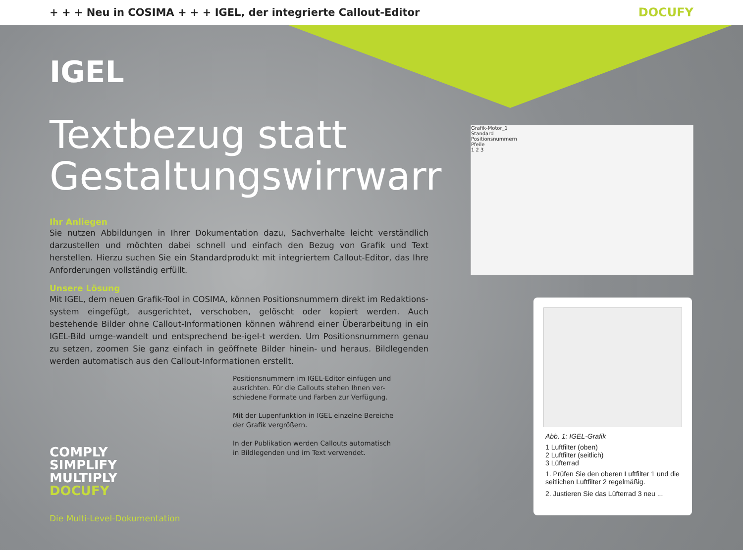+ + + Neu in COSIMA + + + IGEL, der integrierte Callout-Editor
DOCUFY
IGEL
Textbezug statt Gestaltungswirrwarr
Ihr Anliegen
Sie nutzen Abbildungen in Ihrer Dokumentation dazu, Sachverhalte leicht verständlich darzustellen und möchten dabei schnell und einfach den Bezug von Grafik und Text herstellen. Hierzu suchen Sie ein Standardprodukt mit integriertem Callout-Editor, das Ihre Anforderungen vollständig erfüllt.
Unsere Lösung
Mit IGEL, dem neuen Grafik-Tool in COSIMA, können Positionsnummern direkt im Redaktions-system eingefügt, ausgerichtet, verschoben, gelöscht oder kopiert werden. Auch bestehende Bilder ohne Callout-Informationen können während einer Überarbeitung in ein IGEL-Bild umge-wandelt und entsprechend be-igel-t werden. Um Positionsnummern genau zu setzen, zoomen Sie ganz einfach in geöffnete Bilder hinein- und heraus. Bildlegenden werden automatisch aus den Callout-Informationen erstellt.
Positionsnummern im IGEL-Editor einfügen und ausrichten. Für die Callouts stehen Ihnen ver-schiedene Formate und Farben zur Verfügung.
Mit der Lupenfunktion in IGEL einzelne Bereiche der Grafik vergrößern.
In der Publikation werden Callouts automatisch in Bildlegenden und im Text verwendet.
COMPLY
SIMPLIFY
MULTIPLY
DOCUFY
Die Multi-Level-Dokumentation
Grafik-Motor_1
Standard
Positionsnummern
Pfeile
1 2 3
Abb. 1: IGEL-Grafik
1 Luftfilter (oben)
2 Luftfilter (seitlich)
3 Lüfterrad
1. Prüfen Sie den oberen Luftfilter 1 und die seitlichen Luftfilter 2 regelmäßig.
2. Justieren Sie das Lüfterrad 3 neu ...